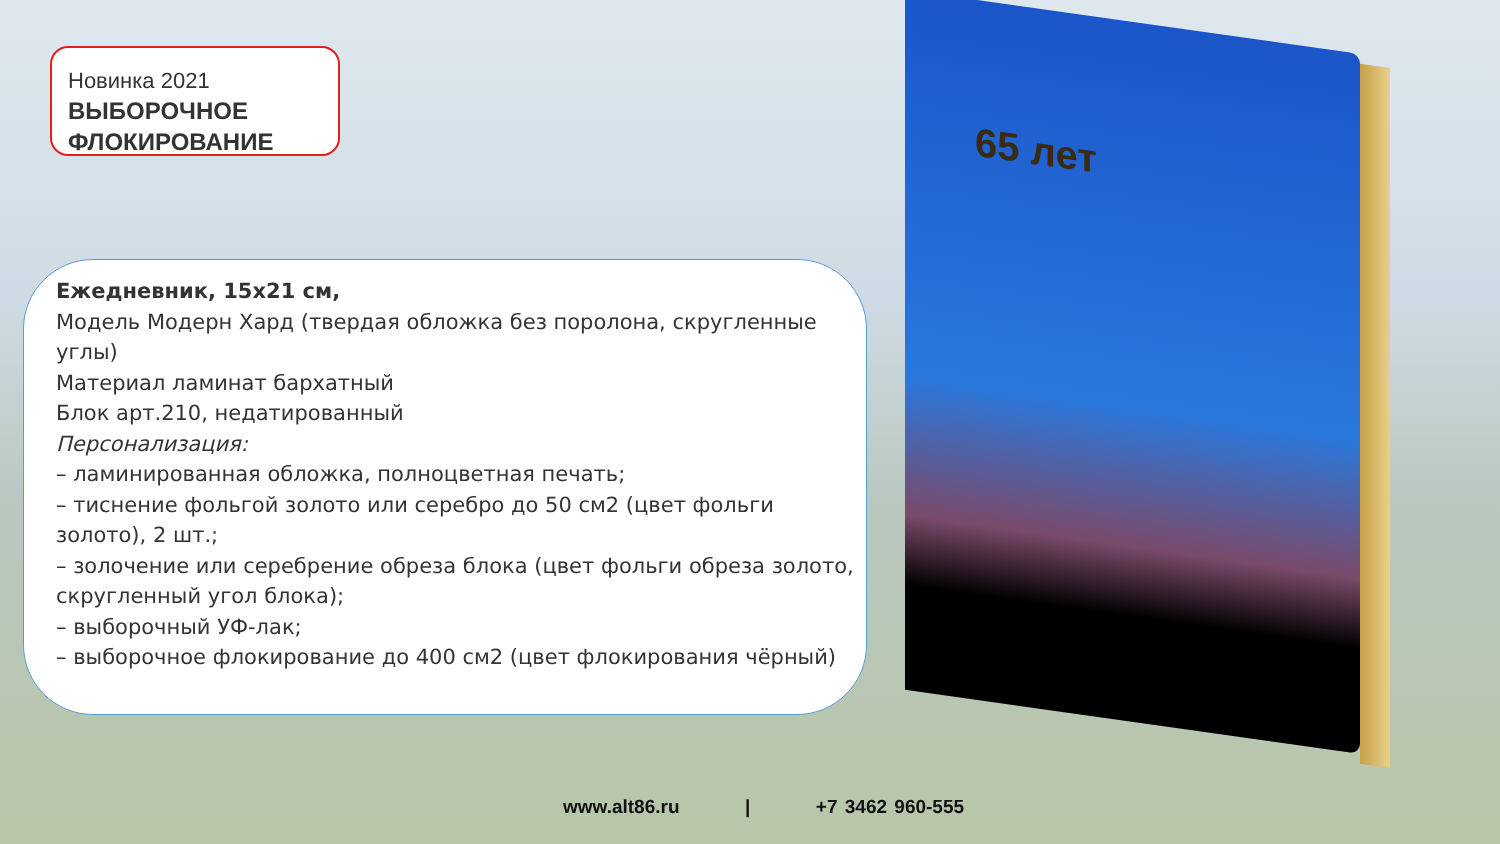65 лет
Новинка 2021
ВЫБОРОЧНОЕ
ФЛОКИРОВАНИЕ
Ежедневник, 15х21 см,
Модель Модерн Хард (твердая обложка без поролона, скругленные углы)
Материал ламинат бархатный
Блок арт.210, недатированный
Персонализация:
– ламинированная обложка, полноцветная печать;
– тиснение фольгой золото или серебро до 50 см2 (цвет фольги золото), 2 шт.;
– золочение или серебрение обреза блока (цвет фольги обреза золото, скругленный угол блока);
– выборочный УФ-лак;
– выборочное флокирование до 400 см2 (цвет флокирования чёрный)
www.alt86.ru | +7 3462 960-555